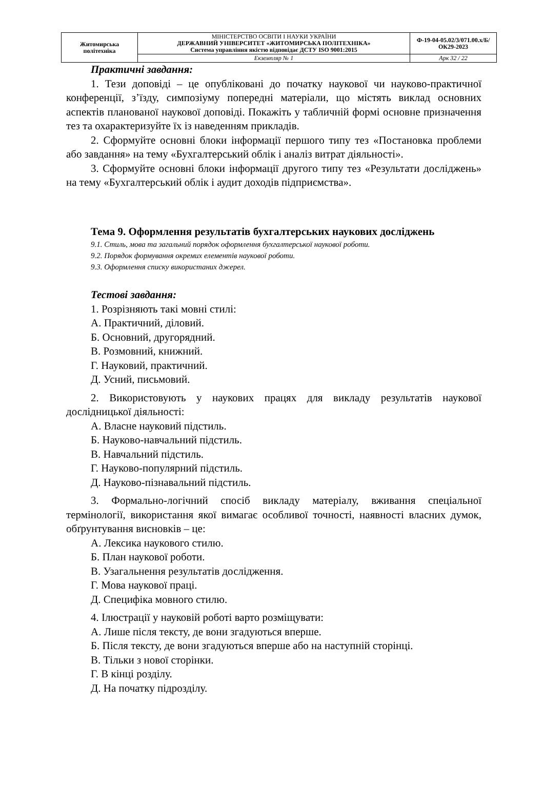| Житомирська політехніка | МІНІСТЕРСТВО ОСВІТИ І НАУКИ УКРАЇНИ ДЕРЖАВНИЙ УНІВЕРСИТЕТ «ЖИТОМИРСЬКА ПОЛІТЕХНІКА» Система управління якістю відповідає ДСТУ ISO 9001:2015 | Ф-19-04-05.02/3/071.00.х/Б/ОК29-2023 |
| | Екземпляр № 1 | Арк 32 / 22 |
Практичні завдання:
1. Тези доповіді – це опубліковані до початку наукової чи науково-практичної конференції, з’їзду, симпозіуму попередні матеріали, що містять виклад основних аспектів планованої наукової доповіді. Покажіть у табличній формі основне призначення тез та охарактеризуйте їх із наведенням прикладів.
2. Сформуйте основні блоки інформації першого типу тез «Постановка проблеми або завдання» на тему «Бухгалтерський облік і аналіз витрат діяльності».
3. Сформуйте основні блоки інформації другого типу тез «Результати досліджень» на тему «Бухгалтерський облік і аудит доходів підприємства».
Тема 9. Оформлення результатів бухгалтерських наукових досліджень
9.1. Стиль, мова та загальний порядок оформлення бухгалтерської наукової роботи.
9.2. Порядок формування окремих елементів наукової роботи.
9.3. Оформлення списку використаних джерел.
Тестові завдання:
1. Розрізняють такі мовні стилі:
А. Практичний, діловий.
Б. Основний, другорядний.
В. Розмовний, книжний.
Г. Науковий, практичний.
Д. Усний, письмовий.
2. Використовують у наукових працях для викладу результатів наукової дослідницької діяльності:
А. Власне науковий підстиль.
Б. Науково-навчальний підстиль.
В. Навчальний підстиль.
Г. Науково-популярний підстиль.
Д. Науково-пізнавальний підстиль.
3. Формально-логічний спосіб викладу матеріалу, вживання спеціальної термінології, використання якої вимагає особливої точності, наявності власних думок, обґрунтування висновків – це:
А. Лексика наукового стилю.
Б. План наукової роботи.
В. Узагальнення результатів дослідження.
Г. Мова наукової праці.
Д. Специфіка мовного стилю.
4. Ілюстрації у науковій роботі варто розміщувати:
А. Лише після тексту, де вони згадуються вперше.
Б. Після тексту, де вони згадуються вперше або на наступній сторінці.
В. Тільки з нової сторінки.
Г. В кінці розділу.
Д. На початку підрозділу.